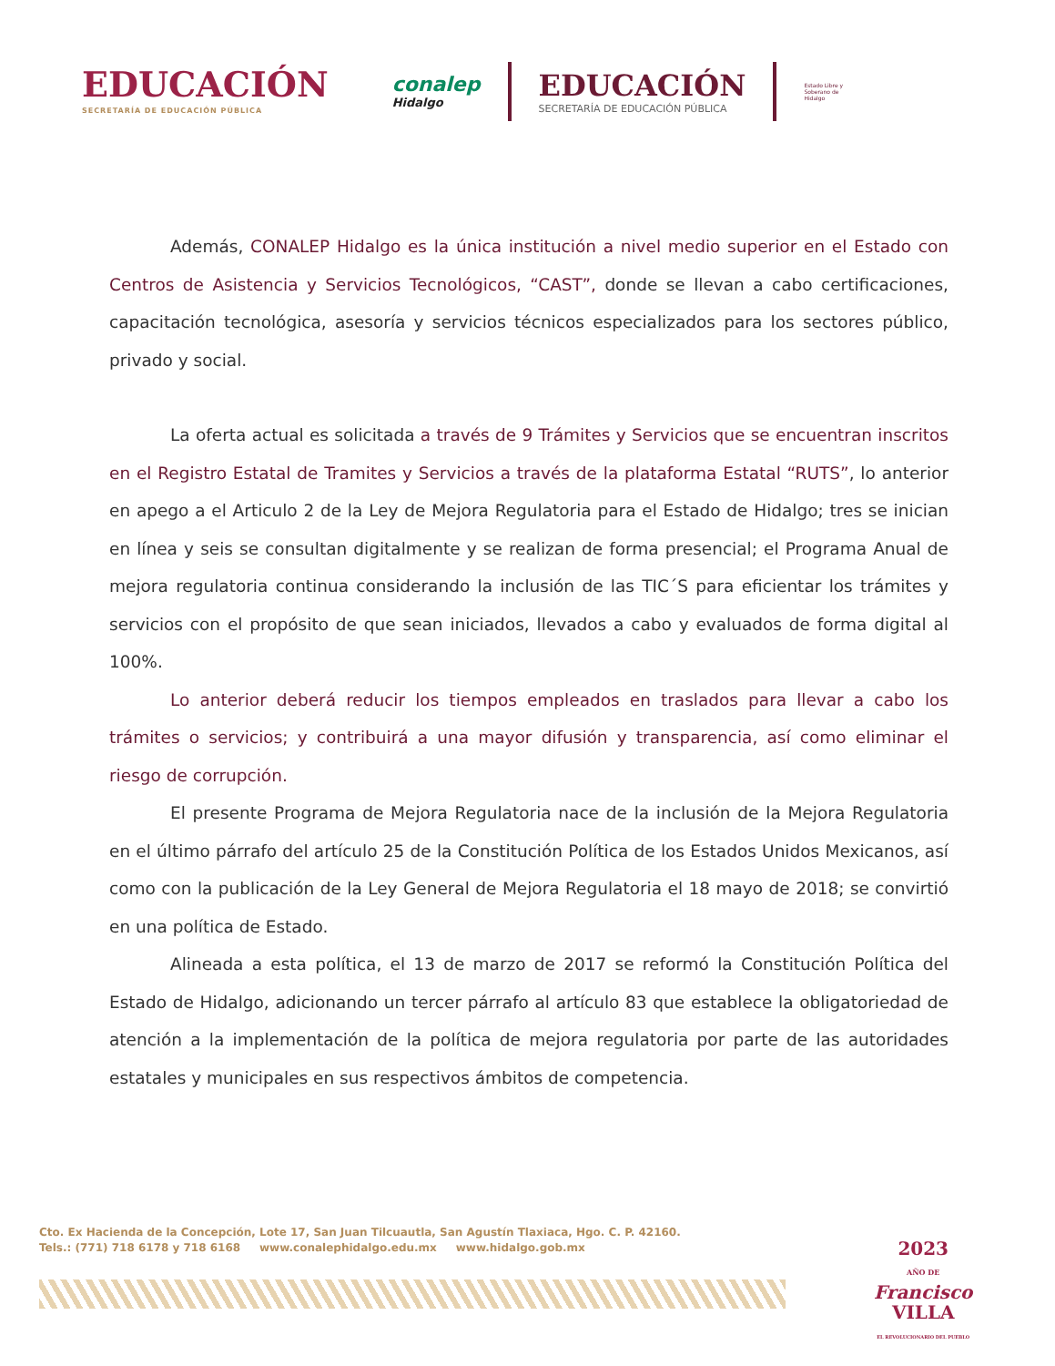EDUCACIÓN
SECRETARÍA DE EDUCACIÓN PÚBLICA
conalep
Hidalgo
EDUCACIÓN
SECRETARÍA DE EDUCACIÓN PÚBLICA
Estado Libre y Soberano de Hidalgo
Además, CONALEP Hidalgo es la única institución a nivel medio superior en el Estado con Centros de Asistencia y Servicios Tecnológicos, “CAST”, donde se llevan a cabo certificaciones, capacitación tecnológica, asesoría y servicios técnicos especializados para los sectores público, privado y social.
La oferta actual es solicitada a través de 9 Trámites y Servicios que se encuentran inscritos en el Registro Estatal de Tramites y Servicios a través de la plataforma Estatal “RUTS”, lo anterior en apego a el Articulo 2 de la Ley de Mejora Regulatoria para el Estado de Hidalgo; tres se inician en línea y seis se consultan digitalmente y se realizan de forma presencial; el Programa Anual de mejora regulatoria continua considerando la inclusión de las TIC´S para eficientar los trámites y servicios con el propósito de que sean iniciados, llevados a cabo y evaluados de forma digital al 100%.
Lo anterior deberá reducir los tiempos empleados en traslados para llevar a cabo los trámites o servicios; y contribuirá a una mayor difusión y transparencia, así como eliminar el riesgo de corrupción.
El presente Programa de Mejora Regulatoria nace de la inclusión de la Mejora Regulatoria en el último párrafo del artículo 25 de la Constitución Política de los Estados Unidos Mexicanos, así como con la publicación de la Ley General de Mejora Regulatoria el 18 mayo de 2018; se convirtió en una política de Estado.
Alineada a esta política, el 13 de marzo de 2017 se reformó la Constitución Política del Estado de Hidalgo, adicionando un tercer párrafo al artículo 83 que establece la obligatoriedad de atención a la implementación de la política de mejora regulatoria por parte de las autoridades estatales y municipales en sus respectivos ámbitos de competencia.
Cto. Ex Hacienda de la Concepción, Lote 17, San Juan Tilcuautla, San Agustín Tlaxiaca, Hgo. C. P. 42160.
Tels.: (771) 718 6178 y 718 6168 www.conalephidalgo.edu.mx www.hidalgo.gob.mx
2023
AÑO DE
Francisco
VILLA
EL REVOLUCIONARIO DEL PUEBLO